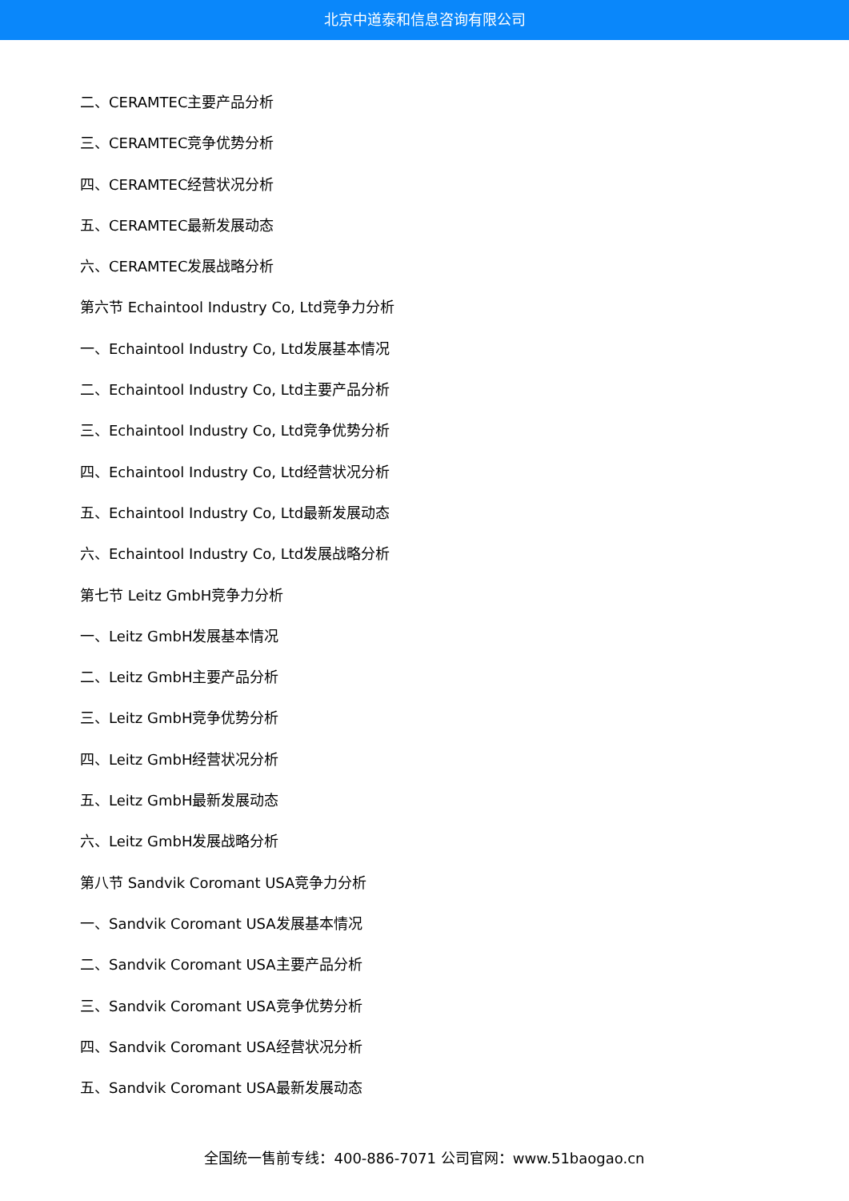北京中道泰和信息咨询有限公司
二、CERAMTEC主要产品分析
三、CERAMTEC竞争优势分析
四、CERAMTEC经营状况分析
五、CERAMTEC最新发展动态
六、CERAMTEC发展战略分析
第六节 Echaintool Industry Co, Ltd竞争力分析
一、Echaintool Industry Co, Ltd发展基本情况
二、Echaintool Industry Co, Ltd主要产品分析
三、Echaintool Industry Co, Ltd竞争优势分析
四、Echaintool Industry Co, Ltd经营状况分析
五、Echaintool Industry Co, Ltd最新发展动态
六、Echaintool Industry Co, Ltd发展战略分析
第七节 Leitz GmbH竞争力分析
一、Leitz GmbH发展基本情况
二、Leitz GmbH主要产品分析
三、Leitz GmbH竞争优势分析
四、Leitz GmbH经营状况分析
五、Leitz GmbH最新发展动态
六、Leitz GmbH发展战略分析
第八节 Sandvik Coromant USA竞争力分析
一、Sandvik Coromant USA发展基本情况
二、Sandvik Coromant USA主要产品分析
三、Sandvik Coromant USA竞争优势分析
四、Sandvik Coromant USA经营状况分析
五、Sandvik Coromant USA最新发展动态
全国统一售前专线：400-886-7071 公司官网：www.51baogao.cn